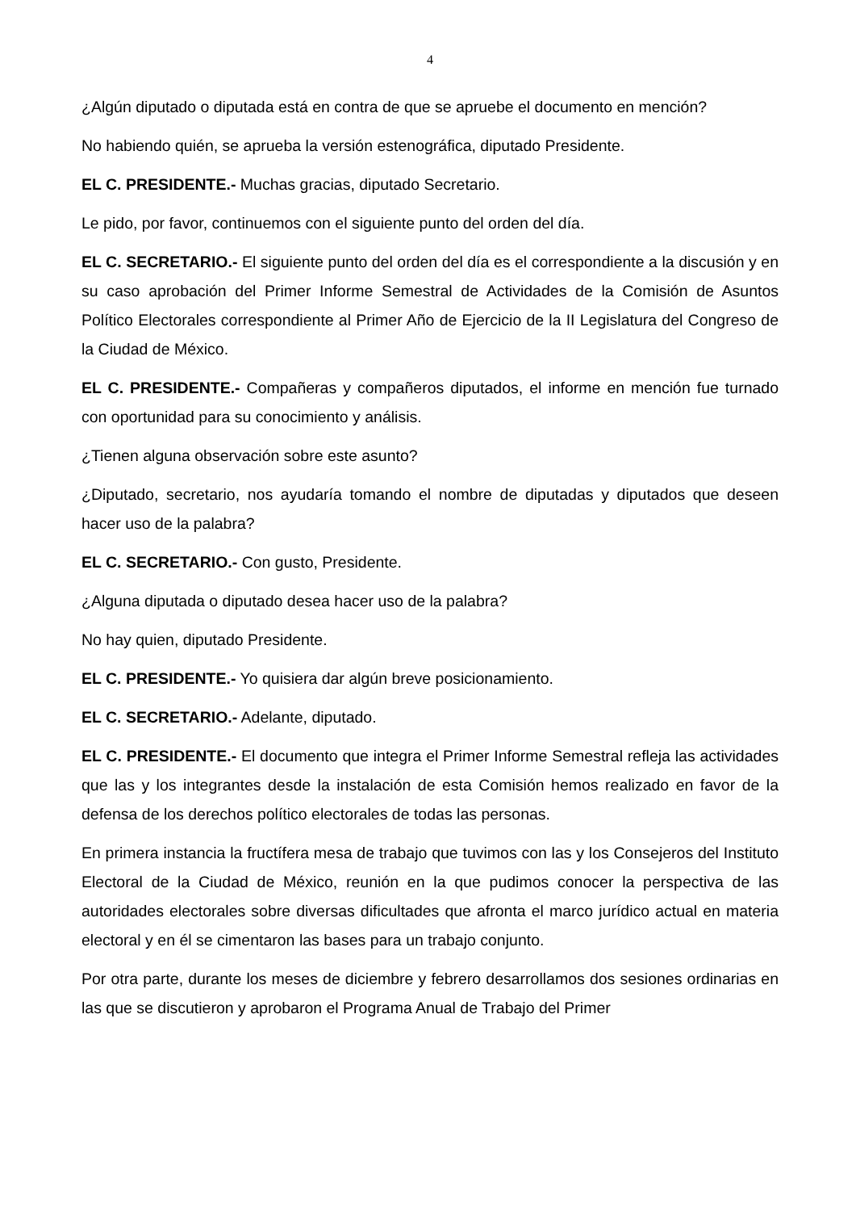4
¿Algún diputado o diputada está en contra de que se apruebe el documento en mención?
No habiendo quién, se aprueba la versión estenográfica, diputado Presidente.
EL C. PRESIDENTE.- Muchas gracias, diputado Secretario.
Le pido, por favor, continuemos con el siguiente punto del orden del día.
EL C. SECRETARIO.- El siguiente punto del orden del día es el correspondiente a la discusión y en su caso aprobación del Primer Informe Semestral de Actividades de la Comisión de Asuntos Político Electorales correspondiente al Primer Año de Ejercicio de la II Legislatura del Congreso de la Ciudad de México.
EL C. PRESIDENTE.- Compañeras y compañeros diputados, el informe en mención fue turnado con oportunidad para su conocimiento y análisis.
¿Tienen alguna observación sobre este asunto?
¿Diputado, secretario, nos ayudaría tomando el nombre de diputadas y diputados que deseen hacer uso de la palabra?
EL C. SECRETARIO.- Con gusto, Presidente.
¿Alguna diputada o diputado desea hacer uso de la palabra?
No hay quien, diputado Presidente.
EL C. PRESIDENTE.- Yo quisiera dar algún breve posicionamiento.
EL C. SECRETARIO.- Adelante, diputado.
EL C. PRESIDENTE.- El documento que integra el Primer Informe Semestral refleja las actividades que las y los integrantes desde la instalación de esta Comisión hemos realizado en favor de la defensa de los derechos político electorales de todas las personas.
En primera instancia la fructífera mesa de trabajo que tuvimos con las y los Consejeros del Instituto Electoral de la Ciudad de México, reunión en la que pudimos conocer la perspectiva de las autoridades electorales sobre diversas dificultades que afronta el marco jurídico actual en materia electoral y en él se cimentaron las bases para un trabajo conjunto.
Por otra parte, durante los meses de diciembre y febrero desarrollamos dos sesiones ordinarias en las que se discutieron y aprobaron el Programa Anual de Trabajo del Primer